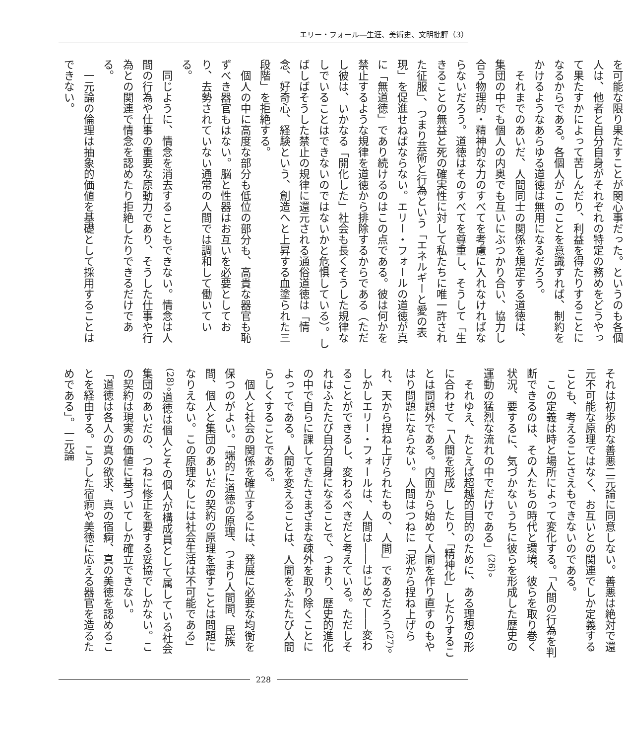エリー・フォール―生涯、美術史、文明批評（3）
を可能な限り果たすことが関心事だった。というのも各個人は、他者と自分自身がそれぞれの特定の務めをどうやって果たすかによって苦しんだり、利益を得たりすることになるからである。各個人がこのことを意識すれば、制約をかけるようなあらゆる道徳は無用になるだろう。
それまでのあいだ、人間同士の関係を規定する道徳は、集団の中でも個人の内奥でも互いにぶつかり合い、協力し合う物理的・精神的な力のすべてを考慮に入れなければならないだろう。道徳はそのすべてを尊重し、そうして「生きることの無益と死の確実性に対して私たちに唯一許された征服」、つまり芸術と行為という「エネルギーと愛の表現」を促進せねばならない。エリー・フォールの道徳が真に「無道徳」であり続けるのはこの点である。彼は何かを禁止するような規律を道徳から排除するからである（ただし彼は、いかなる「開化した」社会も長くそうした規律なしでいることはできないのではないかと危惧している）。しばしばそうした禁止の規律に還元される通俗道徳は「情念、好奇心、経験という、創造へと上昇する血塗られた三段階」を拒絶する。
個人の中に高度な部分も低位の部分も、高貴な器官も恥ずべき器官もはない。脳と性器はお互いを必要としており、去勢されていない通常の人間では調和して働いている。
同じように、情念を消去することもできない。情念は人間の行為や仕事の重要な原動力であり、そうした仕事や行為との関連で情念を認めたり拒絶したりできるだけである。
一元論の倫理は抽象的価値を基礎として採用することはできない。
それは初歩的な善悪二元論に同意しない。善悪は絶対で還元不可能な原理ではなく、お互いとの関連でしか定義することも、考えることさえもできないのである。
この定義は時と場所によって変化する。「人間の行為を判断できるのは、その人たちの時代と環境、彼らを取り巻く状況、要するに、気づかないうちに彼らを形成した歴史の運動の猛烈な流れの中でだけである」<sup>(26)</sup>。
それゆえ、たとえば超越的目的のために、ある理想の形に合わせて「人間を形成」したり、「精神化」したりすることは問題外である。内面から始めて人間を作り直すのもやはり問題にならない。人間はつねに「泥から捏ね上げられ、天から捏ね上げられたもの、人間」であるだろう<sup>(27)</sup>。しかしエリー・フォールは、人間は――はじめて――変わることができるし、変わるべきだと考えている。ただしそれはふたたび自分自身になることで、つまり、歴史的進化の中で自らに課してきたさまざまな疎外を取り除くことによってである。人間を変えることは、人間をふたたび人間らしくすることである。
個人と社会の関係を確立するには、発展に必要な均衡を保つのがよい。「端的に道徳の原理、つまり人間間、民族間、個人と集団のあいだの契約の原理を覆すことは問題になりえない。この原理なしには社会生活は不可能である」<sup>(28)</sup>。道徳は個人とその個人が構成員として属している社会集団のあいだの、つねに修正を要する妥協でしかない。この契約は現実の価値に基づいてしか確立できない。
「道徳は各人の真の欲求、真の宿痾、真の美徳を認めることを経由する。こうした宿痾や美徳に応える器官を造るためである」。一元論
228